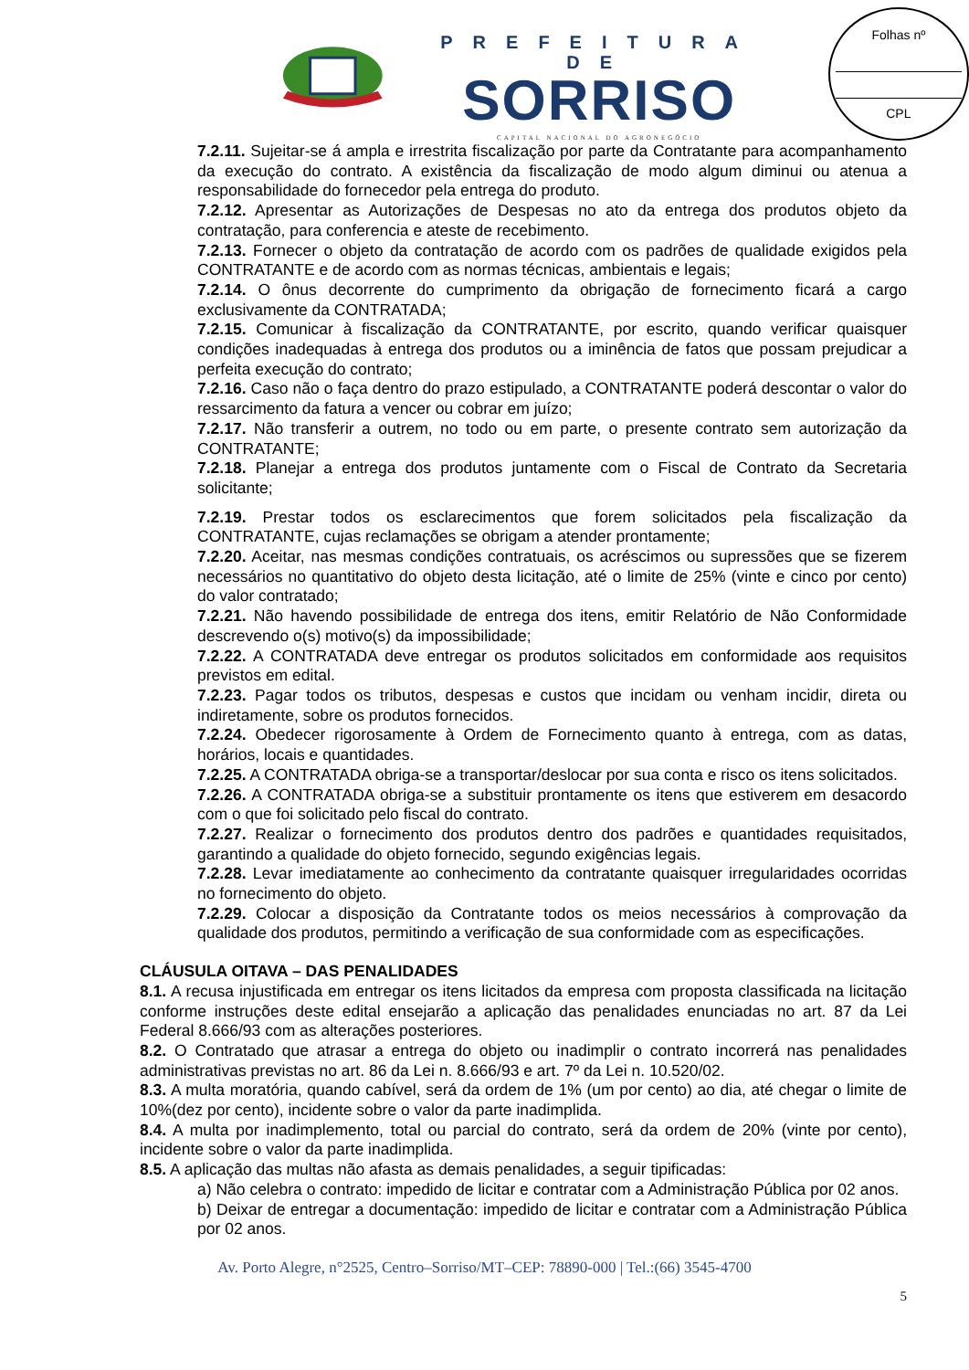PREFEITURA DE
SORRISO
CAPITAL NACIONAL DO AGRONEGÓCIO
Folhas nº
CPL
7.2.11. Sujeitar-se á ampla e irrestrita fiscalização por parte da Contratante para acompanhamento da execução do contrato. A existência da fiscalização de modo algum diminui ou atenua a responsabilidade do fornecedor pela entrega do produto.
7.2.12. Apresentar as Autorizações de Despesas no ato da entrega dos produtos objeto da contratação, para conferencia e ateste de recebimento.
7.2.13. Fornecer o objeto da contratação de acordo com os padrões de qualidade exigidos pela CONTRATANTE e de acordo com as normas técnicas, ambientais e legais;
7.2.14. O ônus decorrente do cumprimento da obrigação de fornecimento ficará a cargo exclusivamente da CONTRATADA;
7.2.15. Comunicar à fiscalização da CONTRATANTE, por escrito, quando verificar quaisquer condições inadequadas à entrega dos produtos ou a iminência de fatos que possam prejudicar a perfeita execução do contrato;
7.2.16. Caso não o faça dentro do prazo estipulado, a CONTRATANTE poderá descontar o valor do ressarcimento da fatura a vencer ou cobrar em juízo;
7.2.17. Não transferir a outrem, no todo ou em parte, o presente contrato sem autorização da CONTRATANTE;
7.2.18. Planejar a entrega dos produtos juntamente com o Fiscal de Contrato da Secretaria solicitante;
7.2.19. Prestar todos os esclarecimentos que forem solicitados pela fiscalização da CONTRATANTE, cujas reclamações se obrigam a atender prontamente;
7.2.20. Aceitar, nas mesmas condições contratuais, os acréscimos ou supressões que se fizerem necessários no quantitativo do objeto desta licitação, até o limite de 25% (vinte e cinco por cento) do valor contratado;
7.2.21. Não havendo possibilidade de entrega dos itens, emitir Relatório de Não Conformidade descrevendo o(s) motivo(s) da impossibilidade;
7.2.22. A CONTRATADA deve entregar os produtos solicitados em conformidade aos requisitos previstos em edital.
7.2.23. Pagar todos os tributos, despesas e custos que incidam ou venham incidir, direta ou indiretamente, sobre os produtos fornecidos.
7.2.24. Obedecer rigorosamente à Ordem de Fornecimento quanto à entrega, com as datas, horários, locais e quantidades.
7.2.25. A CONTRATADA obriga-se a transportar/deslocar por sua conta e risco os itens solicitados.
7.2.26. A CONTRATADA obriga-se a substituir prontamente os itens que estiverem em desacordo com o que foi solicitado pelo fiscal do contrato.
7.2.27. Realizar o fornecimento dos produtos dentro dos padrões e quantidades requisitados, garantindo a qualidade do objeto fornecido, segundo exigências legais.
7.2.28. Levar imediatamente ao conhecimento da contratante quaisquer irregularidades ocorridas no fornecimento do objeto.
7.2.29. Colocar a disposição da Contratante todos os meios necessários à comprovação da qualidade dos produtos, permitindo a verificação de sua conformidade com as especificações.
CLÁUSULA OITAVA – DAS PENALIDADES
8.1. A recusa injustificada em entregar os itens licitados da empresa com proposta classificada na licitação conforme instruções deste edital ensejarão a aplicação das penalidades enunciadas no art. 87 da Lei Federal 8.666/93 com as alterações posteriores.
8.2. O Contratado que atrasar a entrega do objeto ou inadimplir o contrato incorrerá nas penalidades administrativas previstas no art. 86 da Lei n. 8.666/93 e art. 7º da Lei n. 10.520/02.
8.3. A multa moratória, quando cabível, será da ordem de 1% (um por cento) ao dia, até chegar o limite de 10%(dez por cento), incidente sobre o valor da parte inadimplida.
8.4. A multa por inadimplemento, total ou parcial do contrato, será da ordem de 20% (vinte por cento), incidente sobre o valor da parte inadimplida.
8.5. A aplicação das multas não afasta as demais penalidades, a seguir tipificadas:
a) Não celebra o contrato: impedido de licitar e contratar com a Administração Pública por 02 anos.
b) Deixar de entregar a documentação: impedido de licitar e contratar com a Administração Pública por 02 anos.
Av. Porto Alegre, n°2525, Centro–Sorriso/MT–CEP: 78890-000 | Tel.:(66) 3545-4700
5